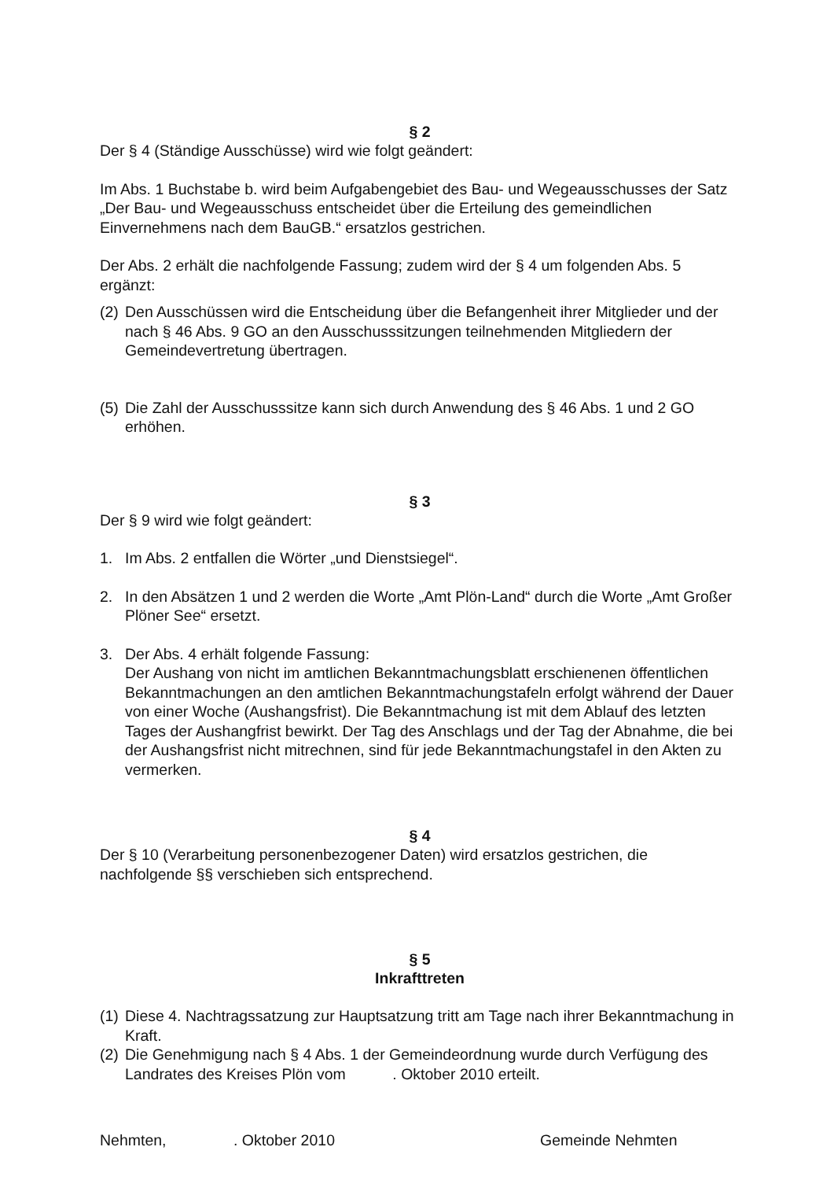§ 2
Der § 4 (Ständige Ausschüsse) wird wie folgt geändert:
Im Abs. 1 Buchstabe b. wird beim Aufgabengebiet des Bau- und Wegeausschusses der Satz „Der Bau- und Wegeausschuss entscheidet über die Erteilung des gemeindlichen Einvernehmens nach dem BauGB.“ ersatzlos gestrichen.
Der Abs. 2 erhält die nachfolgende Fassung; zudem wird der § 4 um folgenden Abs. 5 ergänzt:
(2) Den Ausschüssen wird die Entscheidung über die Befangenheit ihrer Mitglieder und der nach § 46 Abs. 9 GO an den Ausschusssitzungen teilnehmenden Mitgliedern der Gemeindevertretung übertragen.
(5) Die Zahl der Ausschusssitze kann sich durch Anwendung des § 46 Abs. 1 und 2 GO erhöhen.
§ 3
Der § 9 wird wie folgt geändert:
1. Im Abs. 2 entfallen die Wörter „und Dienstsiegel“.
2. In den Absätzen 1 und 2 werden die Worte „Amt Plön-Land“ durch die Worte „Amt Großer Plöner See“ ersetzt.
3. Der Abs. 4 erhält folgende Fassung:
Der Aushang von nicht im amtlichen Bekanntmachungsblatt erschienenen öffentlichen Bekanntmachungen an den amtlichen Bekanntmachungstafeln erfolgt während der Dauer von einer Woche (Aushangsfrist). Die Bekanntmachung ist mit dem Ablauf des letzten Tages der Aushangfrist bewirkt. Der Tag des Anschlags und der Tag der Abnahme, die bei der Aushangsfrist nicht mitrechnen, sind für jede Bekanntmachungstafel in den Akten zu vermerken.
§ 4
Der § 10 (Verarbeitung personenbezogener Daten) wird ersatzlos gestrichen, die nachfolgende §§ verschieben sich entsprechend.
§ 5
Inkrafttreten
(1) Diese 4. Nachtragssatzung zur Hauptsatzung tritt am Tage nach ihrer Bekanntmachung in Kraft.
(2) Die Genehmigung nach § 4 Abs. 1 der Gemeindeordnung wurde durch Verfügung des Landrates des Kreises Plön vom . Oktober 2010 erteilt.
Nehmten,. Oktober 2010 Gemeinde Nehmten